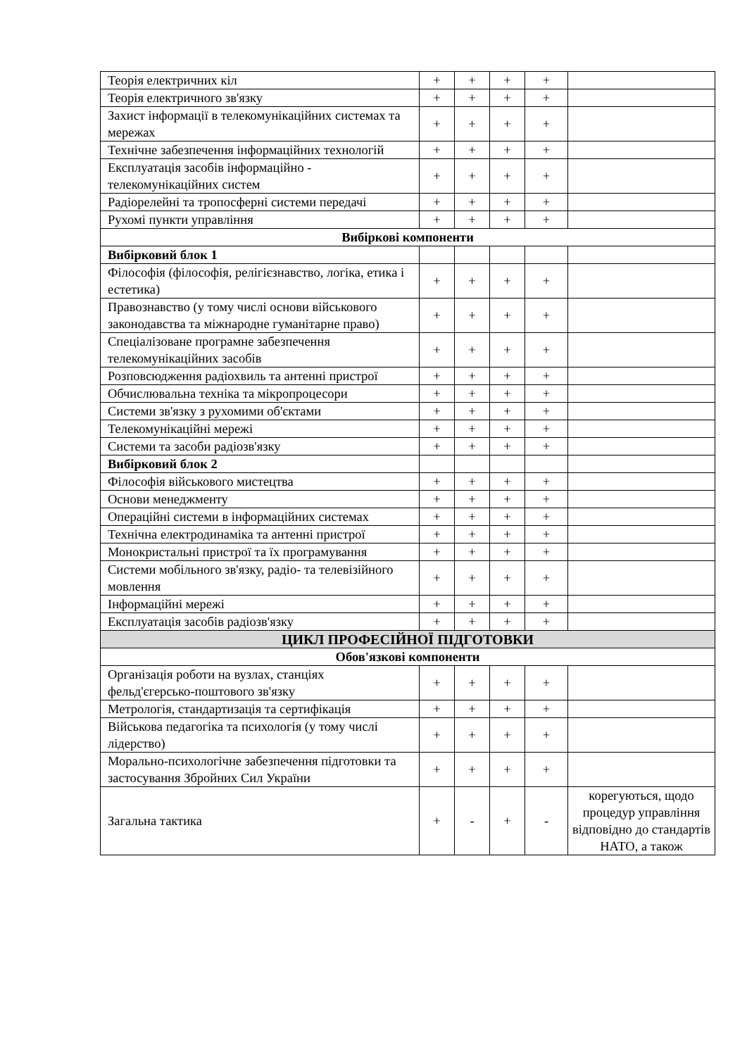| Теорія електричних кіл | + | + | + | + | |
| Теорія електричного зв'язку | + | + | + | + | |
| Захист інформації в телекомунікаційних системах та мережах | + | + | + | + | |
| Технічне забезпечення інформаційних технологій | + | + | + | + | |
| Експлуатація засобів інформаційно - телекомунікаційних систем | + | + | + | + | |
| Радіорелейні та тропосферні системи передачі | + | + | + | + | |
| Рухомі пункти управління | + | + | + | + | |
| Вибіркові компоненти | | | | | |
| Вибірковий блок 1 | | | | | |
| Філософія (філософія, релігієзнавство, логіка, етика і естетика) | + | + | + | + | |
| Правознавство (у тому числі основи військового законодавства та міжнародне гуманітарне право) | + | + | + | + | |
| Спеціалізоване програмне забезпечення телекомунікаційних засобів | + | + | + | + | |
| Розповсюдження радіохвиль та антенні пристрої | + | + | + | + | |
| Обчислювальна техніка та мікропроцесори | + | + | + | + | |
| Системи зв'язку з рухомими об'єктами | + | + | + | + | |
| Телекомунікаційні мережі | + | + | + | + | |
| Системи та засоби радіозв'язку | + | + | + | + | |
| Вибірковий блок 2 | | | | | |
| Філософія військового мистецтва | + | + | + | + | |
| Основи менеджменту | + | + | + | + | |
| Операційні системи в інформаційних системах | + | + | + | + | |
| Технічна електродинаміка та антенні пристрої | + | + | + | + | |
| Монокристальні пристрої та їх програмування | + | + | + | + | |
| Системи мобільного зв'язку, радіо- та телевізійного мовлення | + | + | + | + | |
| Інформаційні мережі | + | + | + | + | |
| Експлуатація засобів радіозв'язку | + | + | + | + | |
| ЦИКЛ ПРОФЕСІЙНОЇ ПІДГОТОВКИ | | | | | |
| Обов'язкові компоненти | | | | | |
| Організація роботи на вузлах, станціях фельд'єгерсько-поштового зв'язку | + | + | + | + | |
| Метрологія, стандартизація та сертифікація | + | + | + | + | |
| Військова педагогіка та психологія (у тому числі лідерство) | + | + | + | + | |
| Морально-психологічне забезпечення підготовки та застосування Збройних Сил України | + | + | + | + | |
| Загальна тактика | + | - | + | - | корегуються, щодо процедур управління відповідно до стандартів НАТО, а також |